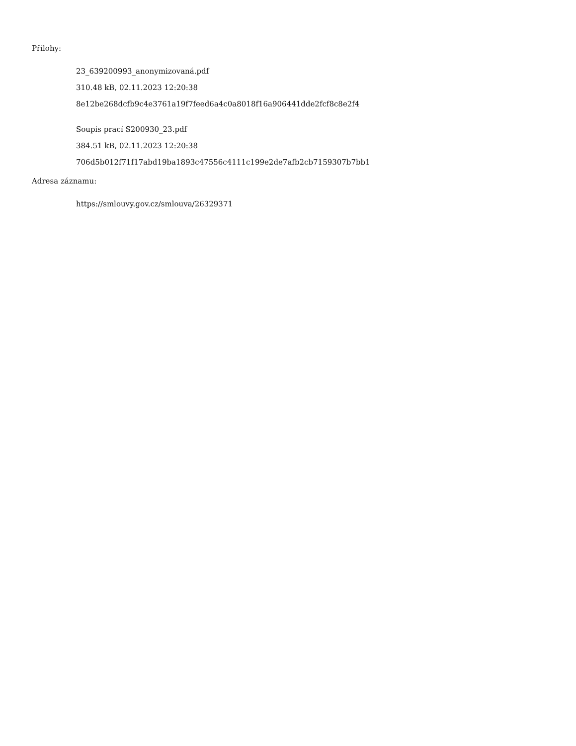Přílohy:
23_639200993_anonymizovaná.pdf
310.48 kB, 02.11.2023 12:20:38
8e12be268dcfb9c4e3761a19f7feed6a4c0a8018f16a906441dde2fcf8c8e2f4
Soupis prací S200930_23.pdf
384.51 kB, 02.11.2023 12:20:38
706d5b012f71f17abd19ba1893c47556c4111c199e2de7afb2cb7159307b7bb1
Adresa záznamu:
https://smlouvy.gov.cz/smlouva/26329371